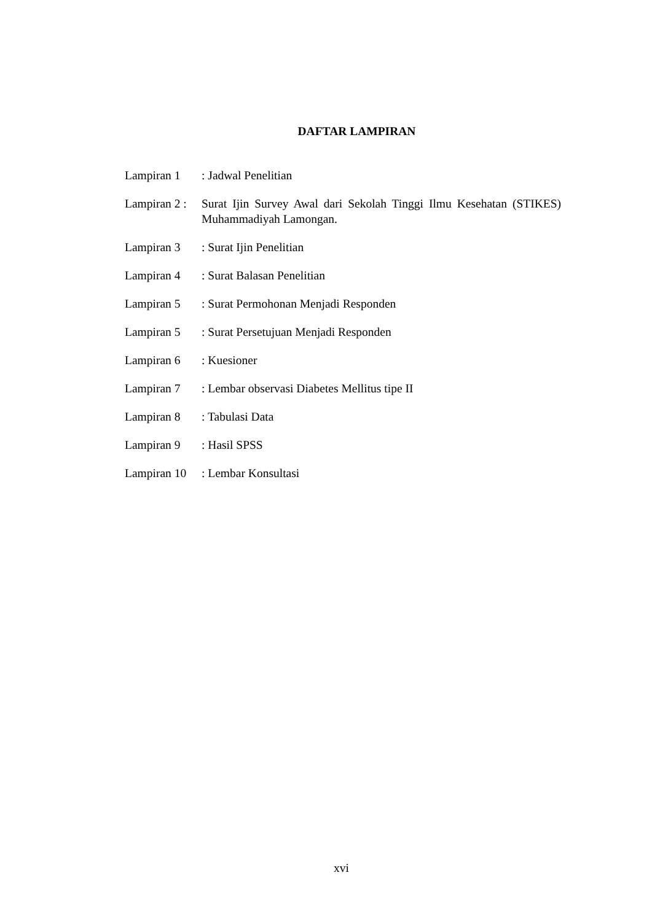DAFTAR LAMPIRAN
Lampiran 1 : Jadwal Penelitian
Lampiran 2 :
Surat Ijin Survey Awal dari Sekolah Tinggi Ilmu Kesehatan (STIKES) Muhammadiyah Lamongan.
Lampiran 3 : Surat Ijin Penelitian
Lampiran 4 : Surat Balasan Penelitian
Lampiran 5 : Surat Permohonan Menjadi Responden
Lampiran 5 : Surat Persetujuan Menjadi Responden
Lampiran 6 : Kuesioner
Lampiran 7 : Lembar observasi Diabetes Mellitus tipe II
Lampiran 8 : Tabulasi Data
Lampiran 9 : Hasil SPSS
Lampiran 10
: Lembar Konsultasi
xvi